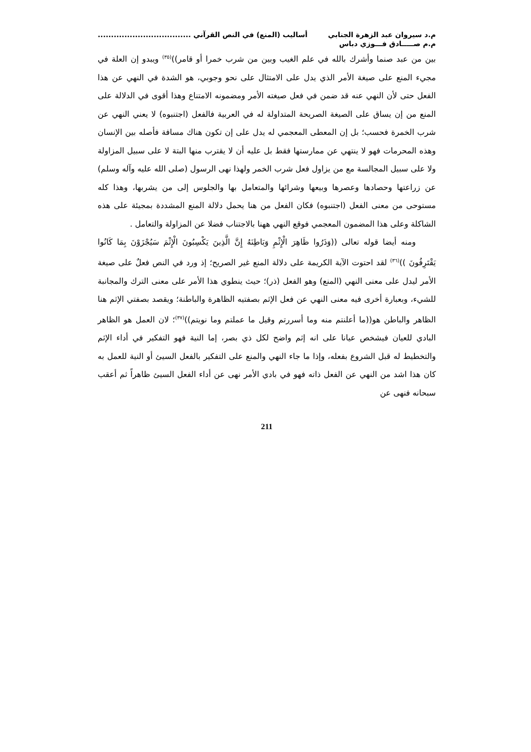م.د سيروان عبد الزهرة الجنابي
م.م صـــــادق فـــوزي دباس
أساليب (المنع) في النص القرآني ...................................
بين من عبد صنما وأشرك بالله في علم الغيب وبين من شرب خمرا أو قامر))<sup>(٣٥)</sup> ويبدو إن العلة في مجيء المنع على صيغة الأمر الذي يدل على الامتثال على نحو وجوبي، هو الشدة في النهي عن هذا الفعل حتى لأن النهي عنه قد ضمن في فعل صيغته الأمر ومضمونه الامتناع وهذا أقوى في الدلالة على المنع من إن يساق على الصيغة الصريحة المتداولة له في العربية فالفعل (اجتنبوه) لا يعني النهي عن شرب الخمرة فحسب؛ بل إن المعطى المعجمي له يدل على إن تكون هناك مسافة فأصله بين الإنسان وهذه المحرمات فهو لا ينتهي عن ممارستها فقط بل عليه أن لا يقترب منها البتة لا على سبيل المزاولة ولا على سبيل المجالسة مع من يزاول فعل شرب الخمر ولهذا نهى الرسول (صلى الله عليه وآله وسلم) عن زراعتها وحصادها وعصرها وبيعها وشرائها والمتعامل بها والجلوس إلى من يشربها، وهذا كله مستوحى من معنى الفعل (اجتنبوه) فكان الفعل من هنا يحمل دلالة المنع المشددة بمجيئة على هذه الشاكلة وعلى هذا المضمون المعجمي فوقع النهي ههنا بالاجتناب فضلا عن المزاولة والتعامل .
ومنه أيضا قوله تعالى ((وَذَرُوا ظَاهِرَ الْإِثْمِ وَبَاطِنَهُ إِنَّ الَّذِينَ يَكْسِبُونَ الْإِثْمَ سَيُجْزَوْنَ بِمَا كَانُوا يَقْتَرِفُونَ ))<sup>(٣٦)</sup> لقد احتوت الآية الكريمة على دلالة المنع غير الصريح؛ إذ ورد في النص فعلٌ على صيغة الأمر ليدل على معنى النهي (المنع) وهو الفعل (ذر)؛ حيث ينطوي هذا الأمر على معنى الترك والمجانبة للشيء، وبعبارة أخرى فيه معنى النهي عن فعل الإثم بصفتيه الظاهرة والباطنة؛ ويقصد بصفتي الإثم هنا الظاهر والباطن هو((ما أعلنتم منه وما أسررتم وقيل ما عملتم وما نويتم))<sup>(٣٧)</sup>؛ لان العمل هو الظاهر البادي للعيان فيشخص عيانا على انه إثم واضح لكل ذي بصر، إما النية فهو التفكير في أداء الإثم والتخطيط له قبل الشروع بفعله، وإذا ما جاء النهي والمنع على التفكير بالفعل السيئ أو النية للعمل به كان هذا اشد من النهي عن الفعل ذاته فهو في بادي الأمر نهى عن أداء الفعل السيئ ظاهراً ثم أعقب سبحانه فنهى عن
211